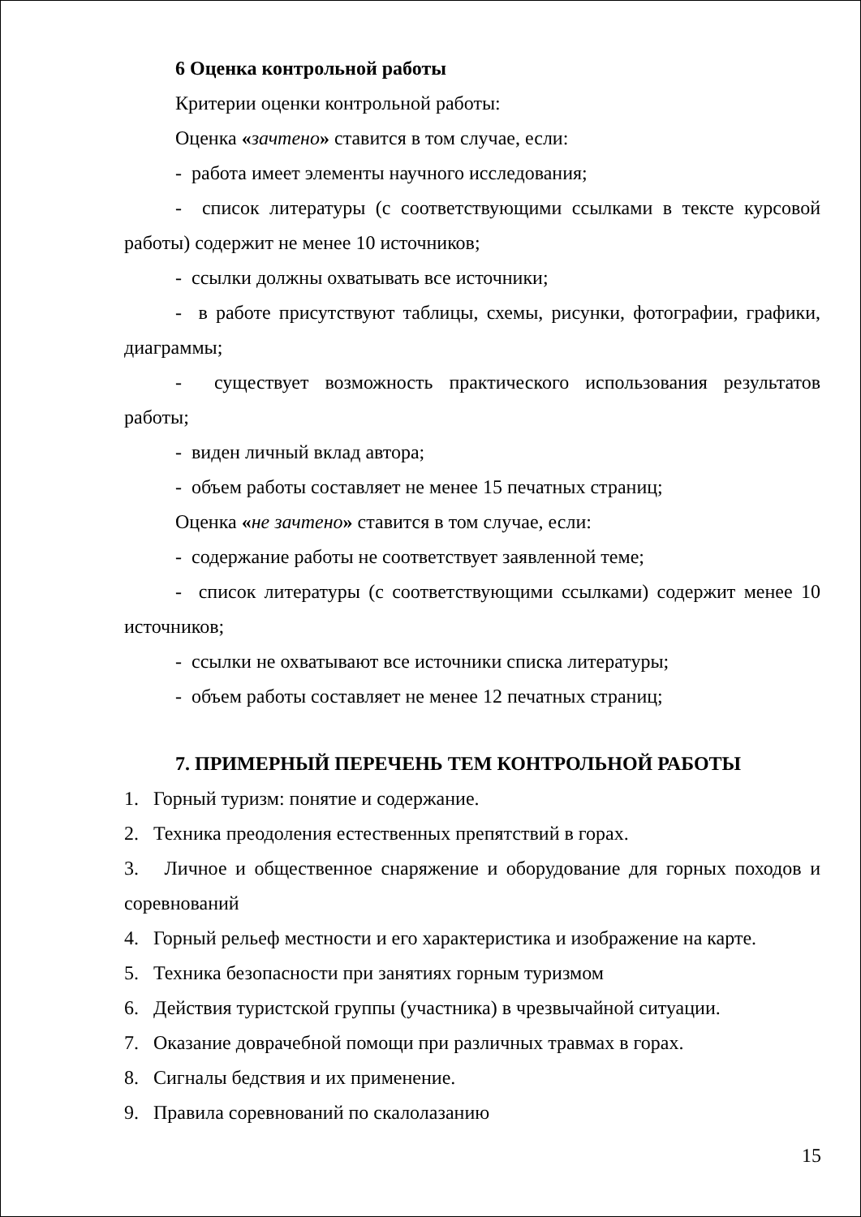6 Оценка контрольной работы
Критерии оценки контрольной работы:
Оценка «зачтено» ставится в том случае, если:
- работа имеет элементы научного исследования;
- список литературы (с соответствующими ссылками в тексте курсовой работы) содержит не менее 10 источников;
- ссылки должны охватывать все источники;
- в работе присутствуют таблицы, схемы, рисунки, фотографии, графики, диаграммы;
- существует возможность практического использования результатов работы;
- виден личный вклад автора;
- объем работы составляет не менее 15 печатных страниц;
Оценка «не зачтено» ставится в том случае, если:
- содержание работы не соответствует заявленной теме;
- список литературы (с соответствующими ссылками) содержит менее 10 источников;
- ссылки не охватывают все источники списка литературы;
- объем работы составляет не менее 12 печатных страниц;
7. ПРИМЕРНЫЙ ПЕРЕЧЕНЬ ТЕМ КОНТРОЛЬНОЙ РАБОТЫ
1. Горный туризм: понятие и содержание.
2. Техника преодоления естественных препятствий в горах.
3. Личное и общественное снаряжение и оборудование для горных походов и соревнований
4. Горный рельеф местности и его характеристика и изображение на карте.
5. Техника безопасности при занятиях горным туризмом
6. Действия туристской группы (участника) в чрезвычайной ситуации.
7. Оказание доврачебной помощи при различных травмах в горах.
8. Сигналы бедствия и их применение.
9. Правила соревнований по скалолазанию
15